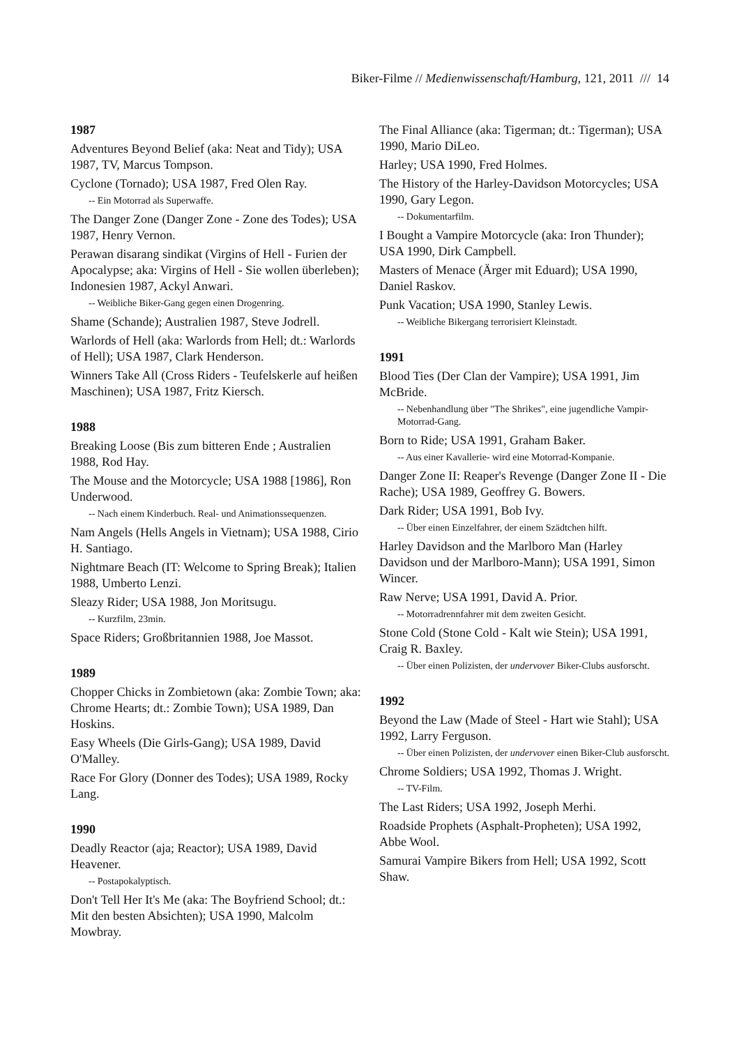Biker-Filme // Medienwissenschaft/Hamburg, 121, 2011 /// 14
1987
Adventures Beyond Belief (aka: Neat and Tidy); USA 1987, TV, Marcus Tompson.
Cyclone (Tornado); USA 1987, Fred Olen Ray.
-- Ein Motorrad als Superwaffe.
The Danger Zone (Danger Zone - Zone des Todes); USA 1987, Henry Vernon.
Perawan disarang sindikat (Virgins of Hell - Furien der Apocalypse; aka: Virgins of Hell - Sie wollen überleben); Indonesien 1987, Ackyl Anwari.
-- Weibliche Biker-Gang gegen einen Drogenring.
Shame (Schande); Australien 1987, Steve Jodrell.
Warlords of Hell (aka: Warlords from Hell; dt.: Warlords of Hell); USA 1987, Clark Henderson.
Winners Take All (Cross Riders - Teufelskerle auf heißen Maschinen); USA 1987, Fritz Kiersch.
1988
Breaking Loose (Bis zum bitteren Ende ; Australien 1988, Rod Hay.
The Mouse and the Motorcycle; USA 1988 [1986], Ron Underwood.
-- Nach einem Kinderbuch. Real- und Animationssequenzen.
Nam Angels (Hells Angels in Vietnam); USA 1988, Cirio H. Santiago.
Nightmare Beach (IT: Welcome to Spring Break); Italien 1988, Umberto Lenzi.
Sleazy Rider; USA 1988, Jon Moritsugu.
-- Kurzfilm, 23min.
Space Riders; Großbritannien 1988, Joe Massot.
1989
Chopper Chicks in Zombietown (aka: Zombie Town; aka: Chrome Hearts; dt.: Zombie Town); USA 1989, Dan Hoskins.
Easy Wheels (Die Girls-Gang); USA 1989, David O'Malley.
Race For Glory (Donner des Todes); USA 1989, Rocky Lang.
1990
Deadly Reactor (aja; Reactor); USA 1989, David Heavener.
-- Postapokalyptisch.
Don't Tell Her It's Me (aka: The Boyfriend School; dt.: Mit den besten Absichten); USA 1990, Malcolm Mowbray.
The Final Alliance (aka: Tigerman; dt.: Tigerman); USA 1990, Mario DiLeo.
Harley; USA 1990, Fred Holmes.
The History of the Harley-Davidson Motorcycles; USA 1990, Gary Legon.
-- Dokumentarfilm.
I Bought a Vampire Motorcycle (aka: Iron Thunder); USA 1990, Dirk Campbell.
Masters of Menace (Ärger mit Eduard); USA 1990, Daniel Raskov.
Punk Vacation; USA 1990, Stanley Lewis.
-- Weibliche Bikergang terrorisiert Kleinstadt.
1991
Blood Ties (Der Clan der Vampire); USA 1991, Jim McBride.
-- Nebenhandlung über "The Shrikes", eine jugendliche Vampir-Motorrad-Gang.
Born to Ride; USA 1991, Graham Baker.
-- Aus einer Kavallerie- wird eine Motorrad-Kompanie.
Danger Zone II: Reaper's Revenge (Danger Zone II - Die Rache); USA 1989, Geoffrey G. Bowers.
Dark Rider; USA 1991, Bob Ivy.
-- Über einen Einzelfahrer, der einem Szädtchen hilft.
Harley Davidson and the Marlboro Man (Harley Davidson und der Marlboro-Mann); USA 1991, Simon Wincer.
Raw Nerve; USA 1991, David A. Prior.
-- Motorradrennfahrer mit dem zweiten Gesicht.
Stone Cold (Stone Cold - Kalt wie Stein); USA 1991, Craig R. Baxley.
-- Über einen Polizisten, der undervover Biker-Clubs ausforscht.
1992
Beyond the Law (Made of Steel - Hart wie Stahl); USA 1992, Larry Ferguson.
-- Über einen Polizisten, der undervover einen Biker-Club ausforscht.
Chrome Soldiers; USA 1992, Thomas J. Wright.
-- TV-Film.
The Last Riders; USA 1992, Joseph Merhi.
Roadside Prophets (Asphalt-Propheten); USA 1992, Abbe Wool.
Samurai Vampire Bikers from Hell; USA 1992, Scott Shaw.